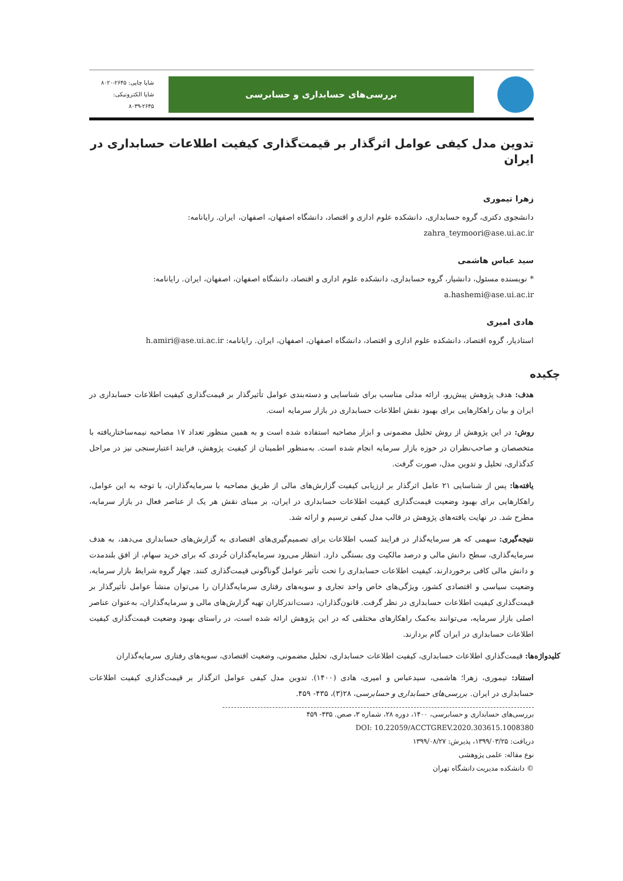بررسی‌های حسابداری و حسابرسی
شاپا چاپی: ۲۶۴۵-۸۰۲۰
شاپا الکترونیکی: ۲۶۴۵-۸۰۳۹
تدوین مدل کیفی عوامل اثرگذار بر قیمت‌گذاری کیفیت اطلاعات حسابداری در ایران
زهرا تیموری
دانشجوی دکتری، گروه حسابداری، دانشکده علوم اداری و اقتصاد، دانشگاه اصفهان، اصفهان، ایران. رایانامه:
zahra_teymoori@ase.ui.ac.ir
سید عباس هاشمی
* نویسنده مسئول، دانشیار، گروه حسابداری، دانشکده علوم اداری و اقتصاد، دانشگاه اصفهان، اصفهان، ایران. رایانامه:
a.hashemi@ase.ui.ac.ir
هادی امیری
استادیار، گروه اقتصاد، دانشکده علوم اداری و اقتصاد، دانشگاه اصفهان، اصفهان، ایران. رایانامه: h.amiri@ase.ui.ac.ir
چکیده
هدف: هدف پژوهش پیش‌رو، ارائه مدلی مناسب برای شناسایی و دسته‌بندی عوامل تأثیرگذار بر قیمت‌گذاری کیفیت اطلاعات حسابداری در ایران و بیان راهکارهایی برای بهبود نقش اطلاعات حسابداری در بازار سرمایه است.
روش: در این پژوهش از روش تحلیل مضمونی و ابزار مصاحبه استفاده شده است و به همین منظور تعداد ۱۷ مصاحبه نیمه‌ساختاریافته با متخصصان و صاحب‌نظران در حوزه بازار سرمایه انجام شده است. به‌منظور اطمینان از کیفیت پژوهش، فرایند اعتبارسنجی نیز در مراحل کدگذاری، تحلیل و تدوین مدل، صورت گرفت.
یافته‌ها: پس از شناسایی ۲۱ عامل اثرگذار بر ارزیابی کیفیت گزارش‌های مالی از طریق مصاحبه با سرمایه‌گذاران، با توجه به این عوامل، راهکارهایی برای بهبود وضعیت قیمت‌گذاری کیفیت اطلاعات حسابداری در ایران، بر مبنای نقش هر یک از عناصر فعال در بازار سرمایه، مطرح شد. در نهایت یافته‌های پژوهش در قالب مدل کیفی ترسیم و ارائه شد.
نتیجه‌گیری: سهمی که هر سرمایه‌گذار در فرایند کسب اطلاعات برای تصمیم‌گیری‌های اقتصادی به گزارش‌های حسابداری می‌دهد، به هدف سرمایه‌گذاری، سطح دانش مالی و درصد مالکیت وی بستگی دارد. انتظار می‌رود سرمایه‌گذاران خُردی که برای خرید سهام، از افق بلندمدت و دانش مالی کافی برخوردارند، کیفیت اطلاعات حسابداری را تحت تأثیر عوامل گوناگونی قیمت‌گذاری کنند. چهار گروه شرایط بازار سرمایه، وضعیت سیاسی و اقتصادی کشور، ویژگی‌های خاص واحد تجاری و سویه‌های رفتاری سرمایه‌گذاران را می‌توان منشأ عوامل تأثیرگذار بر قیمت‌گذاری کیفیت اطلاعات حسابداری در نظر گرفت. قانون‌گذاران، دست‌اندرکاران تهیه گزارش‌های مالی و سرمایه‌گذاران، به‌عنوان عناصر اصلی بازار سرمایه، می‌توانند به‌کمک راهکارهای مختلفی که در این پژوهش ارائه شده است، در راستای بهبود وضعیت قیمت‌گذاری کیفیت اطلاعات حسابداری در ایران گام بردارند.
کلیدواژه‌ها: قیمت‌گذاری اطلاعات حسابداری، کیفیت اطلاعات حسابداری، تحلیل مضمونی، وضعیت اقتصادی، سویه‌های رفتاری سرمایه‌گذاران
استناد: تیموری، زهرا؛ هاشمی، سیدعباس و امیری، هادی (۱۴۰۰). تدوین مدل کیفی عوامل اثرگذار بر قیمت‌گذاری کیفیت اطلاعات حسابداری در ایران. بررسی‌های حسابداری و حسابرسی، ۲۸(۳)، ۴۳۵- ۴۵۹.
بررسی‌های حسابداری و حسابرسی، ۱۴۰۰، دوره ۲۸، شماره ۳، صص. ۴۳۵- ۴۵۹
DOI: 10.22059/ACCTGREV.2020.303615.1008380
دریافت: ۱۳۹۹/۰۳/۲۵، پذیرش: ۱۳۹۹/۰۸/۲۷
نوع مقاله: علمی پژوهشی
© دانشکده مدیریت دانشگاه تهران